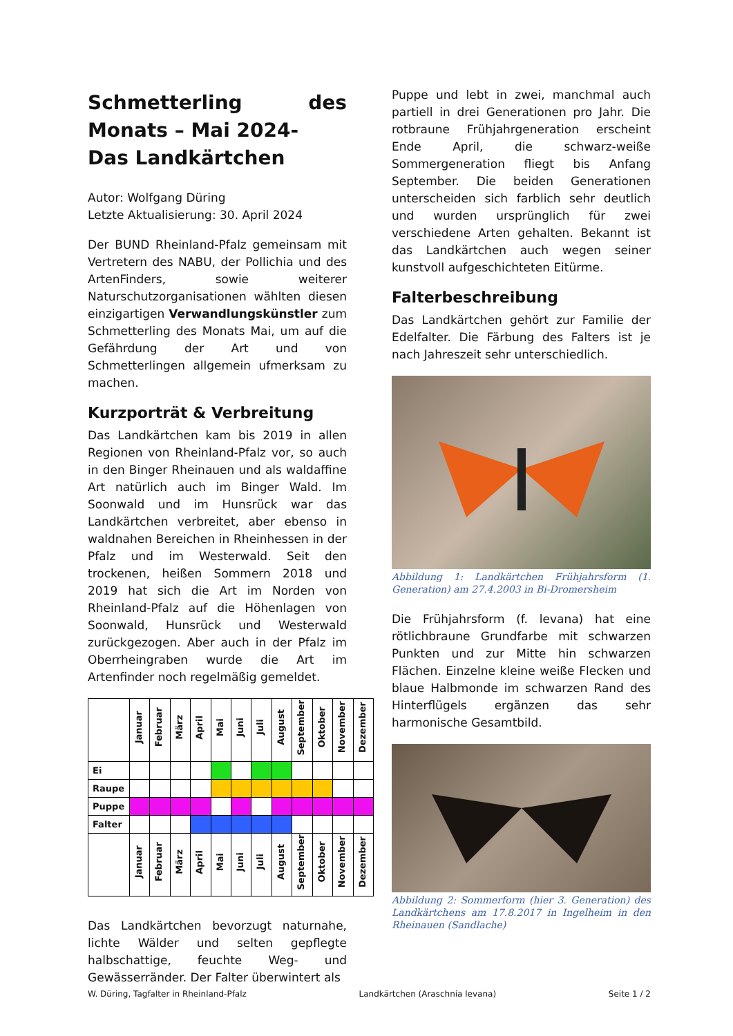Schmetterling des Monats – Mai 2024-
Das Landkärtchen
Autor: Wolfgang Düring
Letzte Aktualisierung: 30. April 2024
Der BUND Rheinland-Pfalz gemeinsam mit Vertretern des NABU, der Pollichia und des ArtenFinders, sowie weiterer Naturschutzorganisationen wählten diesen einzigartigen Verwandlungskünstler zum Schmetterling des Monats Mai, um auf die Gefährdung der Art und von Schmetterlingen allgemein ufmerksam zu machen.
Kurzporträt & Verbreitung
Das Landkärtchen kam bis 2019 in allen Regionen von Rheinland-Pfalz vor, so auch in den Binger Rheinauen und als waldaffine Art natürlich auch im Binger Wald. Im Soonwald und im Hunsrück war das Landkärtchen verbreitet, aber ebenso in waldnahen Bereichen in Rheinhessen in der Pfalz und im Westerwald. Seit den trockenen, heißen Sommern 2018 und 2019 hat sich die Art im Norden von Rheinland-Pfalz auf die Höhenlagen von Soonwald, Hunsrück und Westerwald zurückgezogen. Aber auch in der Pfalz im Oberrheingraben wurde die Art im Artenfinder noch regelmäßig gemeldet.
| | Januar | Februar | März | April | Mai | Juni | Juli | August | September | Oktober | November | Dezember |
| --- | --- | --- | --- | --- | --- | --- | --- | --- | --- | --- | --- | --- |
| Ei | | | | | | | | | | | | |
| Raupe | | | | | | | | | | | | |
| Puppe | | | | | | | | | | | | |
| Falter | | | | | | | | | | | | |
| | Januar | Februar | März | April | Mai | Juni | Juli | August | September | Oktober | November | Dezember |
Das Landkärtchen bevorzugt naturnahe, lichte Wälder und selten gepflegte halbschattige, feuchte Weg- und Gewässerränder. Der Falter überwintert als
Puppe und lebt in zwei, manchmal auch partiell in drei Generationen pro Jahr. Die rotbraune Frühjahrgeneration erscheint Ende April, die schwarz-weiße Sommergeneration fliegt bis Anfang September. Die beiden Generationen unterscheiden sich farblich sehr deutlich und wurden ursprünglich für zwei verschiedene Arten gehalten. Bekannt ist das Landkärtchen auch wegen seiner kunstvoll aufgeschichteten Eitürme.
Falterbeschreibung
Das Landkärtchen gehört zur Familie der Edelfalter. Die Färbung des Falters ist je nach Jahreszeit sehr unterschiedlich.
Abbildung 1: Landkärtchen Frühjahrsform (1. Generation) am 27.4.2003 in Bi-Dromersheim
Die Frühjahrsform (f. levana) hat eine rötlichbraune Grundfarbe mit schwarzen Punkten und zur Mitte hin schwarzen Flächen. Einzelne kleine weiße Flecken und blaue Halbmonde im schwarzen Rand des Hinterflügels ergänzen das sehr harmonische Gesamtbild.
Abbildung 2: Sommerform (hier 3. Generation) des Landkärtchens am 17.8.2017 in Ingelheim in den Rheinauen (Sandlache)
W. Düring, Tagfalter in Rheinland-Pfalz Landkärtchen (Araschnia levana) Seite 1 / 2